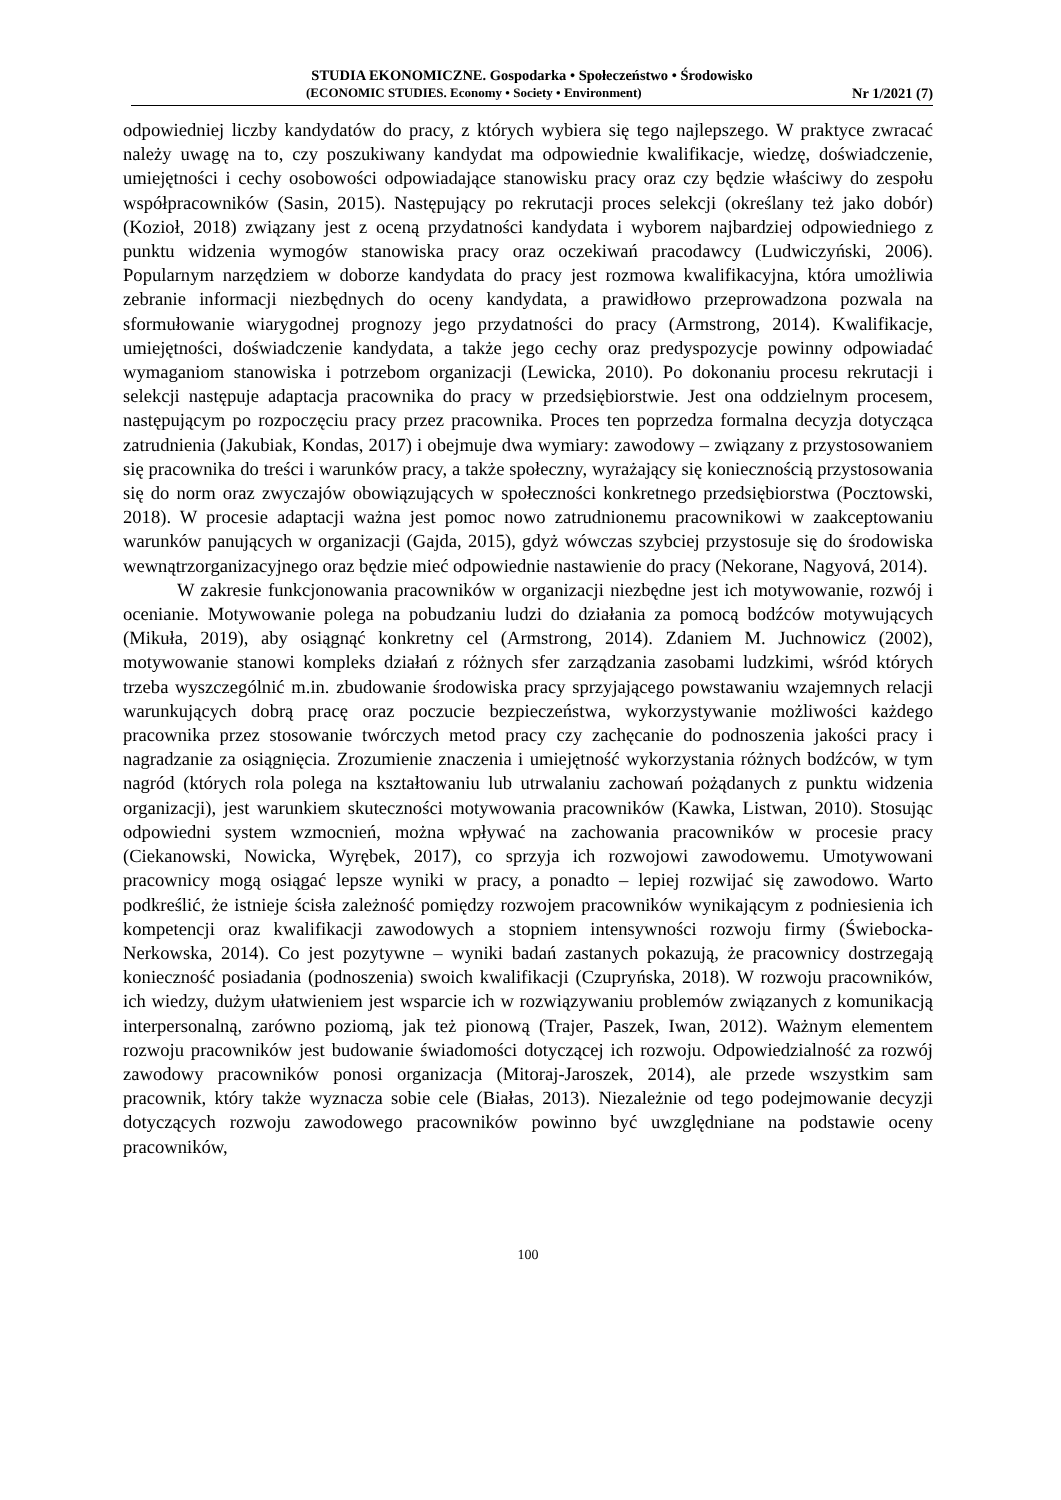STUDIA EKONOMICZNE. Gospodarka • Społeczeństwo • Środowisko
(ECONOMIC STUDIES. Economy • Society • Environment) Nr 1/2021 (7)
odpowiedniej liczby kandydatów do pracy, z których wybiera się tego najlepszego. W praktyce zwracać należy uwagę na to, czy poszukiwany kandydat ma odpowiednie kwalifikacje, wiedzę, doświadczenie, umiejętności i cechy osobowości odpowiadające stanowisku pracy oraz czy będzie właściwy do zespołu współpracowników (Sasin, 2015). Następujący po rekrutacji proces selekcji (określany też jako dobór) (Kozioł, 2018) związany jest z oceną przydatności kandydata i wyborem najbardziej odpowiedniego z punktu widzenia wymogów stanowiska pracy oraz oczekiwań pracodawcy (Ludwiczyński, 2006). Popularnym narzędziem w doborze kandydata do pracy jest rozmowa kwalifikacyjna, która umożliwia zebranie informacji niezbędnych do oceny kandydata, a prawidłowo przeprowadzona pozwala na sformułowanie wiarygodnej prognozy jego przydatności do pracy (Armstrong, 2014). Kwalifikacje, umiejętności, doświadczenie kandydata, a także jego cechy oraz predyspozycje powinny odpowiadać wymaganiom stanowiska i potrzebom organizacji (Lewicka, 2010). Po dokonaniu procesu rekrutacji i selekcji następuje adaptacja pracownika do pracy w przedsiębiorstwie. Jest ona oddzielnym procesem, następującym po rozpoczęciu pracy przez pracownika. Proces ten poprzedza formalna decyzja dotycząca zatrudnienia (Jakubiak, Kondas, 2017) i obejmuje dwa wymiary: zawodowy – związany z przystosowaniem się pracownika do treści i warunków pracy, a także społeczny, wyrażający się koniecznością przystosowania się do norm oraz zwyczajów obowiązujących w społeczności konkretnego przedsiębiorstwa (Pocztowski, 2018). W procesie adaptacji ważna jest pomoc nowo zatrudnionemu pracownikowi w zaakceptowaniu warunków panujących w organizacji (Gajda, 2015), gdyż wówczas szybciej przystosuje się do środowiska wewnątrzorganizacyjnego oraz będzie mieć odpowiednie nastawienie do pracy (Nekorane, Nagyová, 2014).
W zakresie funkcjonowania pracowników w organizacji niezbędne jest ich motywowanie, rozwój i ocenianie. Motywowanie polega na pobudzaniu ludzi do działania za pomocą bodźców motywujących (Mikuła, 2019), aby osiągnąć konkretny cel (Armstrong, 2014). Zdaniem M. Juchnowicz (2002), motywowanie stanowi kompleks działań z różnych sfer zarządzania zasobami ludzkimi, wśród których trzeba wyszczególnić m.in. zbudowanie środowiska pracy sprzyjającego powstawaniu wzajemnych relacji warunkujących dobrą pracę oraz poczucie bezpieczeństwa, wykorzystywanie możliwości każdego pracownika przez stosowanie twórczych metod pracy czy zachęcanie do podnoszenia jakości pracy i nagradzanie za osiągnięcia. Zrozumienie znaczenia i umiejętność wykorzystania różnych bodźców, w tym nagród (których rola polega na kształtowaniu lub utrwalaniu zachowań pożądanych z punktu widzenia organizacji), jest warunkiem skuteczności motywowania pracowników (Kawka, Listwan, 2010). Stosując odpowiedni system wzmocnień, można wpływać na zachowania pracowników w procesie pracy (Ciekanowski, Nowicka, Wyrębek, 2017), co sprzyja ich rozwojowi zawodowemu. Umotywowani pracownicy mogą osiągać lepsze wyniki w pracy, a ponadto – lepiej rozwijać się zawodowo. Warto podkreślić, że istnieje ścisła zależność pomiędzy rozwojem pracowników wynikającym z podniesienia ich kompetencji oraz kwalifikacji zawodowych a stopniem intensywności rozwoju firmy (Świebocka-Nerkowska, 2014). Co jest pozytywne – wyniki badań zastanych pokazują, że pracownicy dostrzegają konieczność posiadania (podnoszenia) swoich kwalifikacji (Czupryńska, 2018). W rozwoju pracowników, ich wiedzy, dużym ułatwieniem jest wsparcie ich w rozwiązywaniu problemów związanych z komunikacją interpersonalną, zarówno poziomą, jak też pionową (Trajer, Paszek, Iwan, 2012). Ważnym elementem rozwoju pracowników jest budowanie świadomości dotyczącej ich rozwoju. Odpowiedzialność za rozwój zawodowy pracowników ponosi organizacja (Mitoraj-Jaroszek, 2014), ale przede wszystkim sam pracownik, który także wyznacza sobie cele (Białas, 2013). Niezależnie od tego podejmowanie decyzji dotyczących rozwoju zawodowego pracowników powinno być uwzględniane na podstawie oceny pracowników,
100